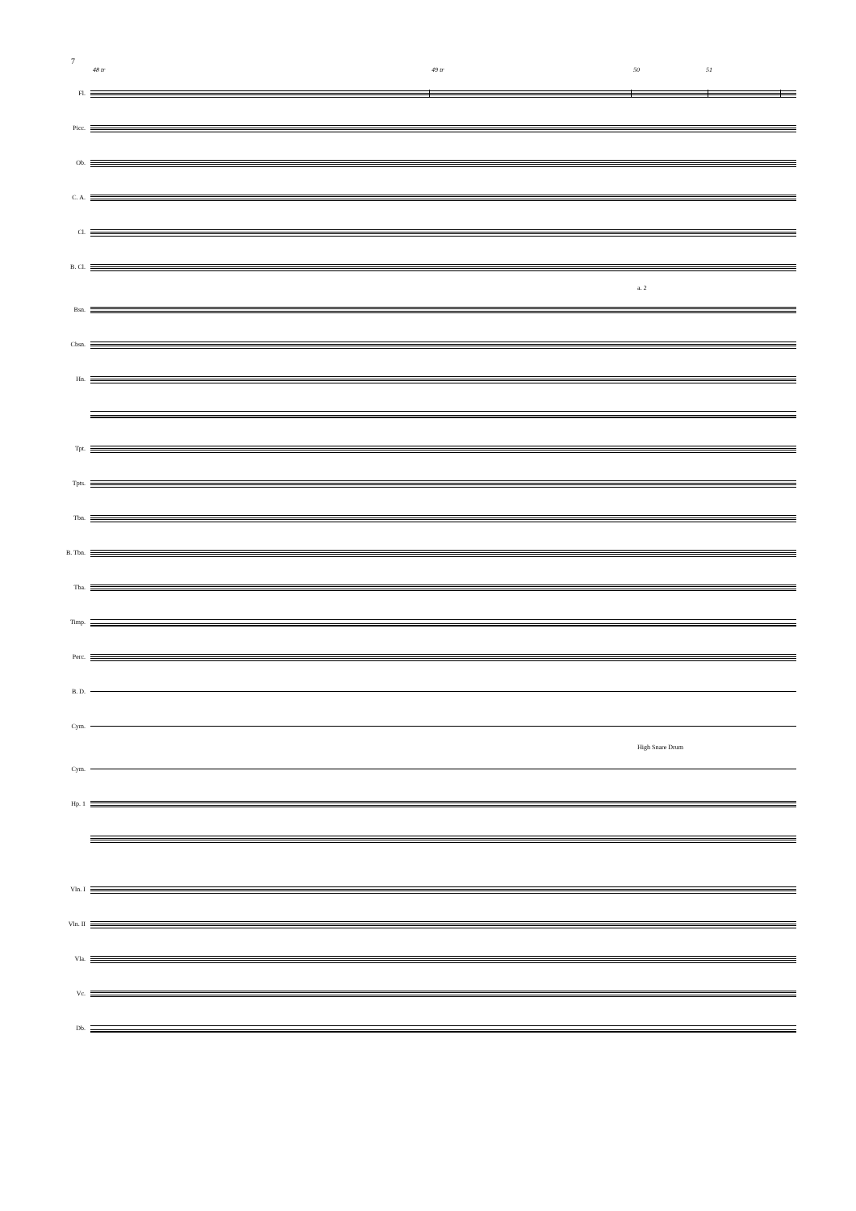7
48 tr 49 tr 50 51
Fl.
Picc.
Ob.
C. A.
Cl.
B. Cl.
a. 2
Bsn.
Cbsn.
Hn.
Tpt.
Tpts.
Tbn.
B. Tbn.
Tba.
Timp.
Perc.
B. D.
Cym.
High Snare Drum
Cym.
Hp. 1
Vln. I
Vln. II
Vla.
Vc.
Db.